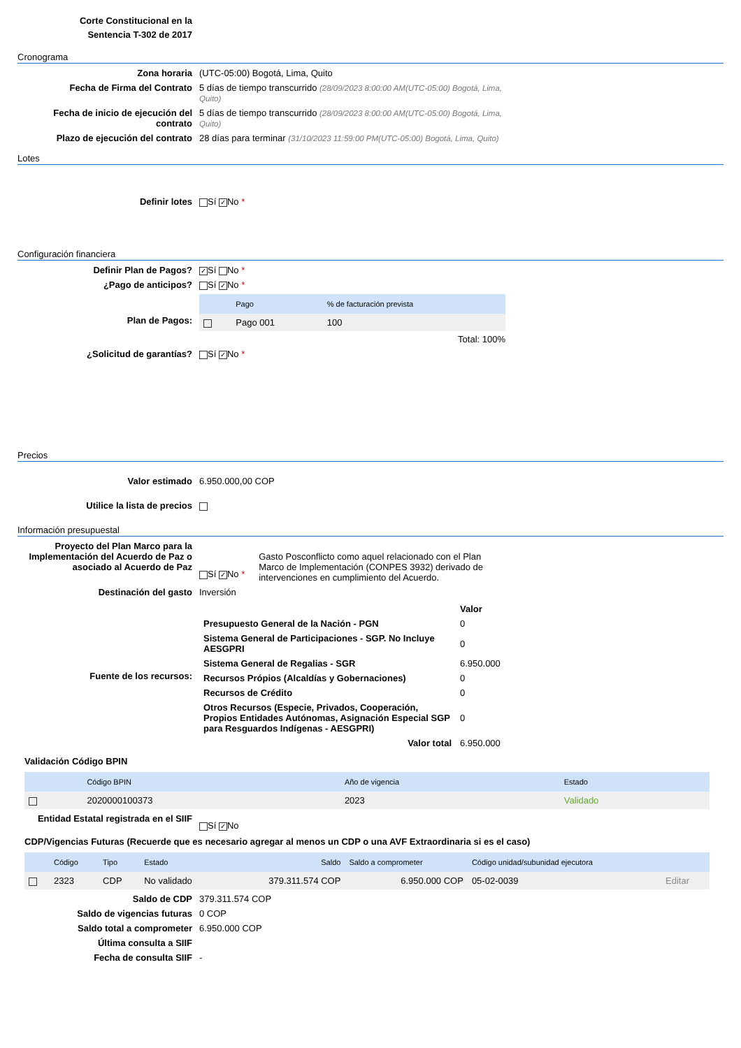Corte Constitucional en la
Sentencia T-302 de 2017
Cronograma
Zona horaria (UTC-05:00) Bogotá, Lima, Quito
Fecha de Firma del Contrato 5 días de tiempo transcurrido (28/09/2023 8:00:00 AM(UTC-05:00) Bogotá, Lima, Quito)
Fecha de inicio de ejecución del contrato
5 días de tiempo transcurrido (28/09/2023 8:00:00 AM(UTC-05:00) Bogotá, Lima, Quito)
Plazo de ejecución del contrato 28 días para terminar (31/10/2023 11:59:00 PM(UTC-05:00) Bogotá, Lima, Quito)
Lotes
Definir lotes Sí ✓ No *
Configuración financiera
Definir Plan de Pagos?
✓ Sí No *
¿Pago de anticipos? Sí ✓ No *
Plan de Pagos:
| | Pago | % de facturación prevista |
| --- | --- | --- |
| | Pago 001 | 100 |
Total: 100%
¿Solicitud de garantías? Sí ✓ No *
Precios
Valor estimado 6.950.000,00 COP
Utilice la lista de precios
Información presupuestal
Proyecto del Plan Marco para la Implementación del Acuerdo de Paz o asociado al Acuerdo de Paz
Sí ✓ No * Gasto Posconflicto como aquel relacionado con el Plan Marco de Implementación (CONPES 3932) derivado de intervenciones en cumplimiento del Acuerdo.
Destinación del gasto Inversión
Fuente de los recursos:
| | Valor |
| Presupuesto General de la Nación - PGN | 0 |
| Sistema General de Participaciones - SGP. No Incluye AESGPRI | 0 |
| Sistema General de Regalias - SGR | 6.950.000 |
| Recursos Própios (Alcaldías y Gobernaciones) | 0 |
| Recursos de Crédito | 0 |
| Otros Recursos (Especie, Privados, Cooperación, Propios Entidades Autónomas, Asignación Especial SGP para Resguardos Indígenas - AESGPRI) | 0 |
| Valor total | 6.950.000 |
Validación Código BPIN
| | Código BPIN | Año de vigencia | Estado |
| --- | --- | --- | --- |
| | 2020000100373 | 2023 | Validado |
Entidad Estatal registrada en el SIIF
Sí ✓ No
CDP/Vigencias Futuras (Recuerde que es necesario agregar al menos un CDP o una AVF Extraordinaria si es el caso)
| | Código | Tipo | Estado | Saldo | Saldo a comprometer | Código unidad/subunidad ejecutora | |
| --- | --- | --- | --- | --- | --- | --- | --- |
| | 2323 | CDP | No validado | 379.311.574 COP | 6.950.000 COP | 05-02-0039 | Editar |
Saldo de CDP 379.311.574 COP
Saldo de vigencias futuras 0 COP
Saldo total a comprometer 6.950.000 COP
Última consulta a SIIF
Fecha de consulta SIIF -